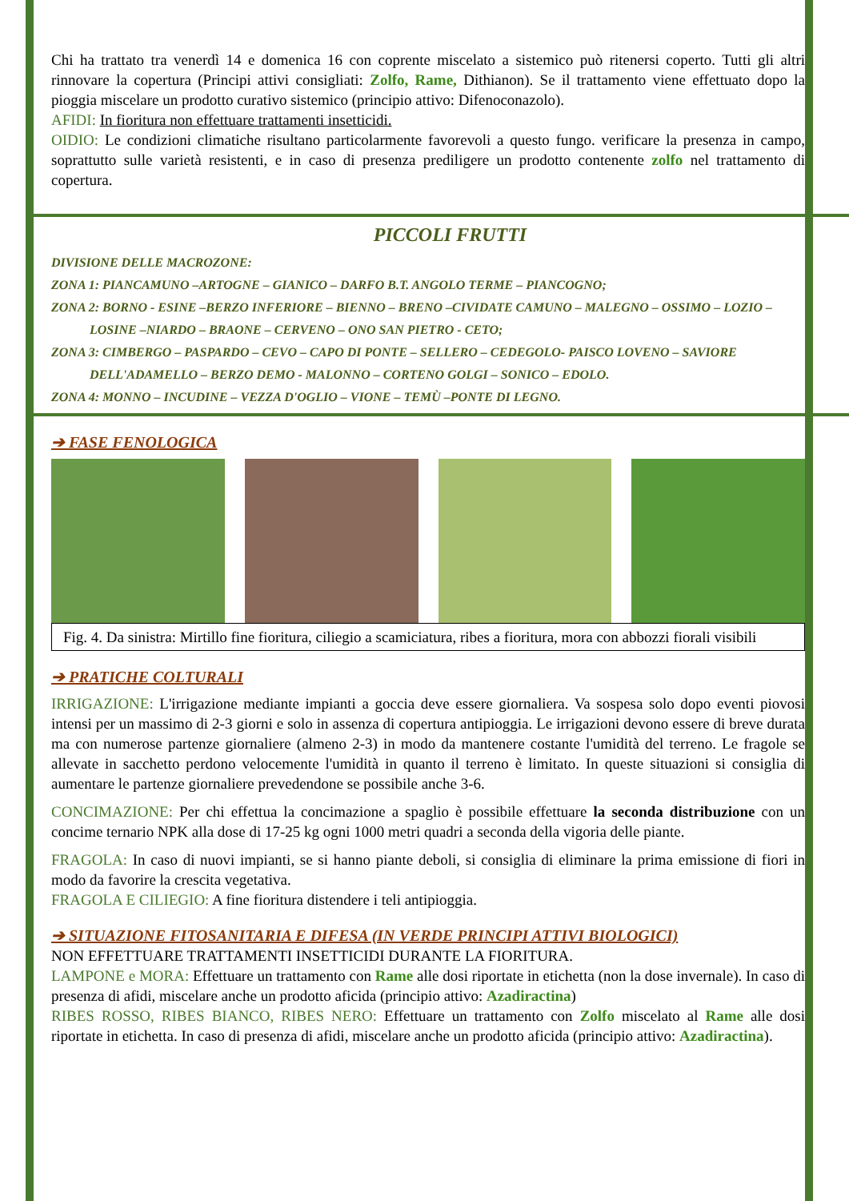Chi ha trattato tra venerdì 14 e domenica 16 con coprente miscelato a sistemico può ritenersi coperto. Tutti gli altri rinnovare la copertura (Principi attivi consigliati: Zolfo, Rame, Dithianon). Se il trattamento viene effettuato dopo la pioggia miscelare un prodotto curativo sistemico (principio attivo: Difenoconazolo).
AFIDI: In fioritura non effettuare trattamenti insetticidi.
OIDIO: Le condizioni climatiche risultano particolarmente favorevoli a questo fungo. verificare la presenza in campo, soprattutto sulle varietà resistenti, e in caso di presenza prediligere un prodotto contenente zolfo nel trattamento di copertura.
PICCOLI FRUTTI
DIVISIONE DELLE MACROZONE:
ZONA 1: PIANCAMUNO –ARTOGNE – GIANICO – DARFO B.T. ANGOLO TERME – PIANCOGNO;
ZONA 2: BORNO - ESINE –BERZO INFERIORE – BIENNO – BRENO –CIVIDATE CAMUNO – MALEGNO – OSSIMO – LOZIO –
LOSINE –NIARDO – BRAONE – CERVENO – ONO SAN PIETRO - CETO;
ZONA 3: CIMBERGO – PASPARDO – CEVO – CAPO DI PONTE – SELLERO – CEDEGOLO- PAISCO LOVENO – SAVIORE
DELL'ADAMELLO – BERZO DEMO - MALONNO – CORTENO GOLGI – SONICO – EDOLO.
ZONA 4: MONNO – INCUDINE – VEZZA D'OGLIO – VIONE – TEMÙ –PONTE DI LEGNO.
➔ FASE FENOLOGICA
Fig. 4. Da sinistra: Mirtillo fine fioritura, ciliegio a scamiciatura, ribes a fioritura, mora con abbozzi fiorali visibili
➔ PRATICHE COLTURALI
IRRIGAZIONE: L'irrigazione mediante impianti a goccia deve essere giornaliera. Va sospesa solo dopo eventi piovosi intensi per un massimo di 2-3 giorni e solo in assenza di copertura antipioggia. Le irrigazioni devono essere di breve durata ma con numerose partenze giornaliere (almeno 2-3) in modo da mantenere costante l'umidità del terreno. Le fragole se allevate in sacchetto perdono velocemente l'umidità in quanto il terreno è limitato. In queste situazioni si consiglia di aumentare le partenze giornaliere prevedendone se possibile anche 3-6.
CONCIMAZIONE: Per chi effettua la concimazione a spaglio è possibile effettuare la seconda distribuzione con un concime ternario NPK alla dose di 17-25 kg ogni 1000 metri quadri a seconda della vigoria delle piante.
FRAGOLA: In caso di nuovi impianti, se si hanno piante deboli, si consiglia di eliminare la prima emissione di fiori in modo da favorire la crescita vegetativa.
FRAGOLA E CILIEGIO: A fine fioritura distendere i teli antipioggia.
➔ SITUAZIONE FITOSANITARIA E DIFESA (IN VERDE PRINCIPI ATTIVI BIOLOGICI)
NON EFFETTUARE TRATTAMENTI INSETTICIDI DURANTE LA FIORITURA.
LAMPONE e MORA: Effettuare un trattamento con Rame alle dosi riportate in etichetta (non la dose invernale). In caso di presenza di afidi, miscelare anche un prodotto aficida (principio attivo: Azadiractina)
RIBES ROSSO, RIBES BIANCO, RIBES NERO: Effettuare un trattamento con Zolfo miscelato al Rame alle dosi riportate in etichetta. In caso di presenza di afidi, miscelare anche un prodotto aficida (principio attivo: Azadiractina).